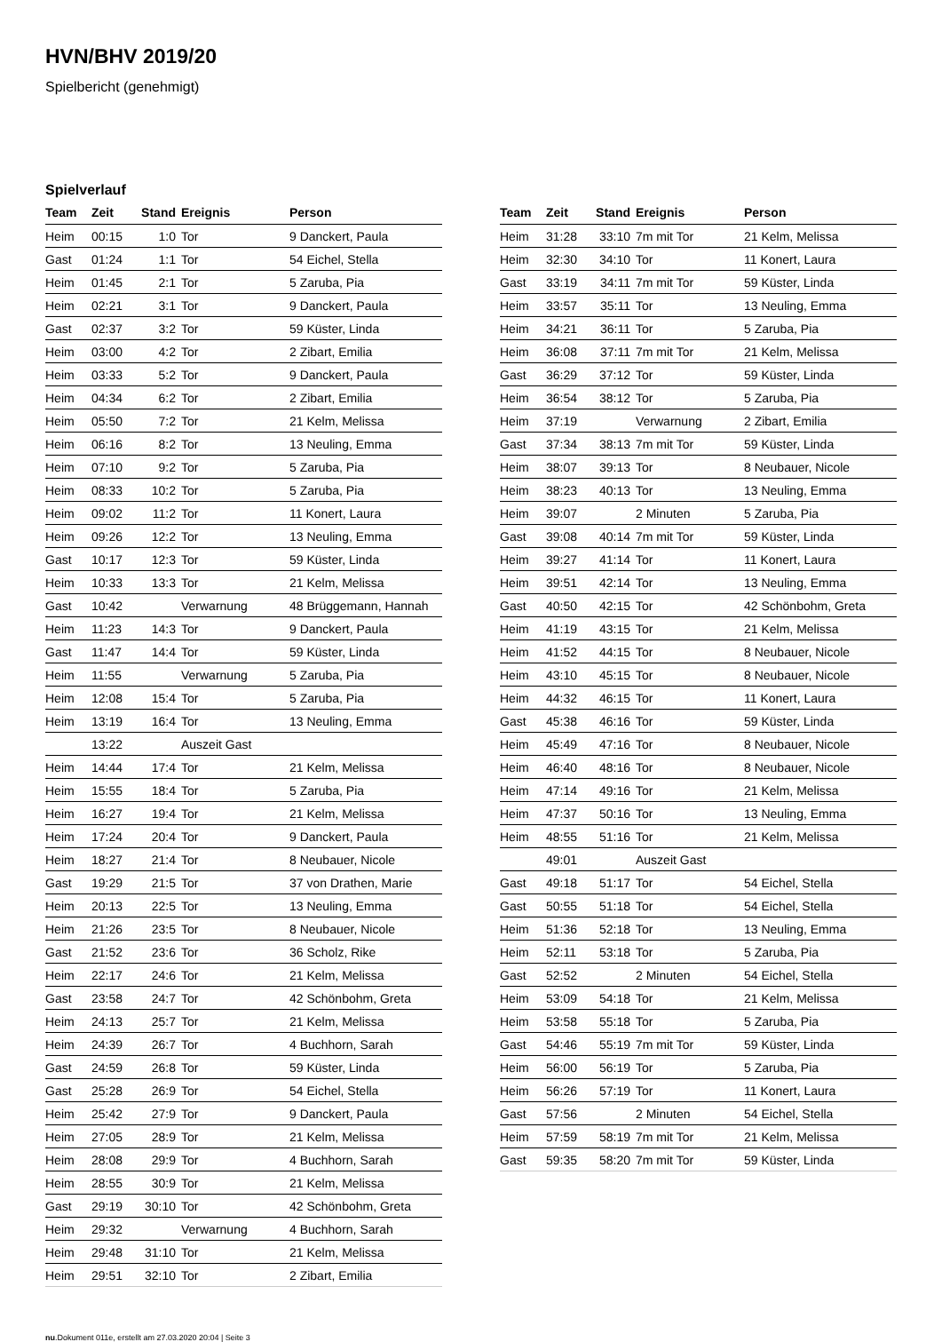HVN/BHV 2019/20
Spielbericht (genehmigt)
Spielverlauf
| Team | Zeit | Stand | Ereignis | Person |
| --- | --- | --- | --- | --- |
| Heim | 00:15 | 1:0 | Tor | 9 Danckert, Paula |
| Gast | 01:24 | 1:1 | Tor | 54 Eichel, Stella |
| Heim | 01:45 | 2:1 | Tor | 5 Zaruba, Pia |
| Heim | 02:21 | 3:1 | Tor | 9 Danckert, Paula |
| Gast | 02:37 | 3:2 | Tor | 59 Küster, Linda |
| Heim | 03:00 | 4:2 | Tor | 2 Zibart, Emilia |
| Heim | 03:33 | 5:2 | Tor | 9 Danckert, Paula |
| Heim | 04:34 | 6:2 | Tor | 2 Zibart, Emilia |
| Heim | 05:50 | 7:2 | Tor | 21 Kelm, Melissa |
| Heim | 06:16 | 8:2 | Tor | 13 Neuling, Emma |
| Heim | 07:10 | 9:2 | Tor | 5 Zaruba, Pia |
| Heim | 08:33 | 10:2 | Tor | 5 Zaruba, Pia |
| Heim | 09:02 | 11:2 | Tor | 11 Konert, Laura |
| Heim | 09:26 | 12:2 | Tor | 13 Neuling, Emma |
| Gast | 10:17 | 12:3 | Tor | 59 Küster, Linda |
| Heim | 10:33 | 13:3 | Tor | 21 Kelm, Melissa |
| Gast | 10:42 | | Verwarnung | 48 Brüggemann, Hannah |
| Heim | 11:23 | 14:3 | Tor | 9 Danckert, Paula |
| Gast | 11:47 | 14:4 | Tor | 59 Küster, Linda |
| Heim | 11:55 | | Verwarnung | 5 Zaruba, Pia |
| Heim | 12:08 | 15:4 | Tor | 5 Zaruba, Pia |
| Heim | 13:19 | 16:4 | Tor | 13 Neuling, Emma |
| | 13:22 | | Auszeit Gast | |
| Heim | 14:44 | 17:4 | Tor | 21 Kelm, Melissa |
| Heim | 15:55 | 18:4 | Tor | 5 Zaruba, Pia |
| Heim | 16:27 | 19:4 | Tor | 21 Kelm, Melissa |
| Heim | 17:24 | 20:4 | Tor | 9 Danckert, Paula |
| Heim | 18:27 | 21:4 | Tor | 8 Neubauer, Nicole |
| Gast | 19:29 | 21:5 | Tor | 37 von Drathen, Marie |
| Heim | 20:13 | 22:5 | Tor | 13 Neuling, Emma |
| Heim | 21:26 | 23:5 | Tor | 8 Neubauer, Nicole |
| Gast | 21:52 | 23:6 | Tor | 36 Scholz, Rike |
| Heim | 22:17 | 24:6 | Tor | 21 Kelm, Melissa |
| Gast | 23:58 | 24:7 | Tor | 42 Schönbohm, Greta |
| Heim | 24:13 | 25:7 | Tor | 21 Kelm, Melissa |
| Heim | 24:39 | 26:7 | Tor | 4 Buchhorn, Sarah |
| Gast | 24:59 | 26:8 | Tor | 59 Küster, Linda |
| Gast | 25:28 | 26:9 | Tor | 54 Eichel, Stella |
| Heim | 25:42 | 27:9 | Tor | 9 Danckert, Paula |
| Heim | 27:05 | 28:9 | Tor | 21 Kelm, Melissa |
| Heim | 28:08 | 29:9 | Tor | 4 Buchhorn, Sarah |
| Heim | 28:55 | 30:9 | Tor | 21 Kelm, Melissa |
| Gast | 29:19 | 30:10 | Tor | 42 Schönbohm, Greta |
| Heim | 29:32 | | Verwarnung | 4 Buchhorn, Sarah |
| Heim | 29:48 | 31:10 | Tor | 21 Kelm, Melissa |
| Heim | 29:51 | 32:10 | Tor | 2 Zibart, Emilia |
| Team | Zeit | Stand | Ereignis | Person |
| --- | --- | --- | --- | --- |
| Heim | 31:28 | 33:10 | 7m mit Tor | 21 Kelm, Melissa |
| Heim | 32:30 | 34:10 | Tor | 11 Konert, Laura |
| Gast | 33:19 | 34:11 | 7m mit Tor | 59 Küster, Linda |
| Heim | 33:57 | 35:11 | Tor | 13 Neuling, Emma |
| Heim | 34:21 | 36:11 | Tor | 5 Zaruba, Pia |
| Heim | 36:08 | 37:11 | 7m mit Tor | 21 Kelm, Melissa |
| Gast | 36:29 | 37:12 | Tor | 59 Küster, Linda |
| Heim | 36:54 | 38:12 | Tor | 5 Zaruba, Pia |
| Heim | 37:19 | | Verwarnung | 2 Zibart, Emilia |
| Gast | 37:34 | 38:13 | 7m mit Tor | 59 Küster, Linda |
| Heim | 38:07 | 39:13 | Tor | 8 Neubauer, Nicole |
| Heim | 38:23 | 40:13 | Tor | 13 Neuling, Emma |
| Heim | 39:07 | | 2 Minuten | 5 Zaruba, Pia |
| Gast | 39:08 | 40:14 | 7m mit Tor | 59 Küster, Linda |
| Heim | 39:27 | 41:14 | Tor | 11 Konert, Laura |
| Heim | 39:51 | 42:14 | Tor | 13 Neuling, Emma |
| Gast | 40:50 | 42:15 | Tor | 42 Schönbohm, Greta |
| Heim | 41:19 | 43:15 | Tor | 21 Kelm, Melissa |
| Heim | 41:52 | 44:15 | Tor | 8 Neubauer, Nicole |
| Heim | 43:10 | 45:15 | Tor | 8 Neubauer, Nicole |
| Heim | 44:32 | 46:15 | Tor | 11 Konert, Laura |
| Gast | 45:38 | 46:16 | Tor | 59 Küster, Linda |
| Heim | 45:49 | 47:16 | Tor | 8 Neubauer, Nicole |
| Heim | 46:40 | 48:16 | Tor | 8 Neubauer, Nicole |
| Heim | 47:14 | 49:16 | Tor | 21 Kelm, Melissa |
| Heim | 47:37 | 50:16 | Tor | 13 Neuling, Emma |
| Heim | 48:55 | 51:16 | Tor | 21 Kelm, Melissa |
| | 49:01 | | Auszeit Gast | |
| Gast | 49:18 | 51:17 | Tor | 54 Eichel, Stella |
| Gast | 50:55 | 51:18 | Tor | 54 Eichel, Stella |
| Heim | 51:36 | 52:18 | Tor | 13 Neuling, Emma |
| Heim | 52:11 | 53:18 | Tor | 5 Zaruba, Pia |
| Gast | 52:52 | | 2 Minuten | 54 Eichel, Stella |
| Heim | 53:09 | 54:18 | Tor | 21 Kelm, Melissa |
| Heim | 53:58 | 55:18 | Tor | 5 Zaruba, Pia |
| Gast | 54:46 | 55:19 | 7m mit Tor | 59 Küster, Linda |
| Heim | 56:00 | 56:19 | Tor | 5 Zaruba, Pia |
| Heim | 56:26 | 57:19 | Tor | 11 Konert, Laura |
| Gast | 57:56 | | 2 Minuten | 54 Eichel, Stella |
| Heim | 57:59 | 58:19 | 7m mit Tor | 21 Kelm, Melissa |
| Gast | 59:35 | 58:20 | 7m mit Tor | 59 Küster, Linda |
nu.Dokument 011e, erstellt am 27.03.2020 20:04 | Seite 3